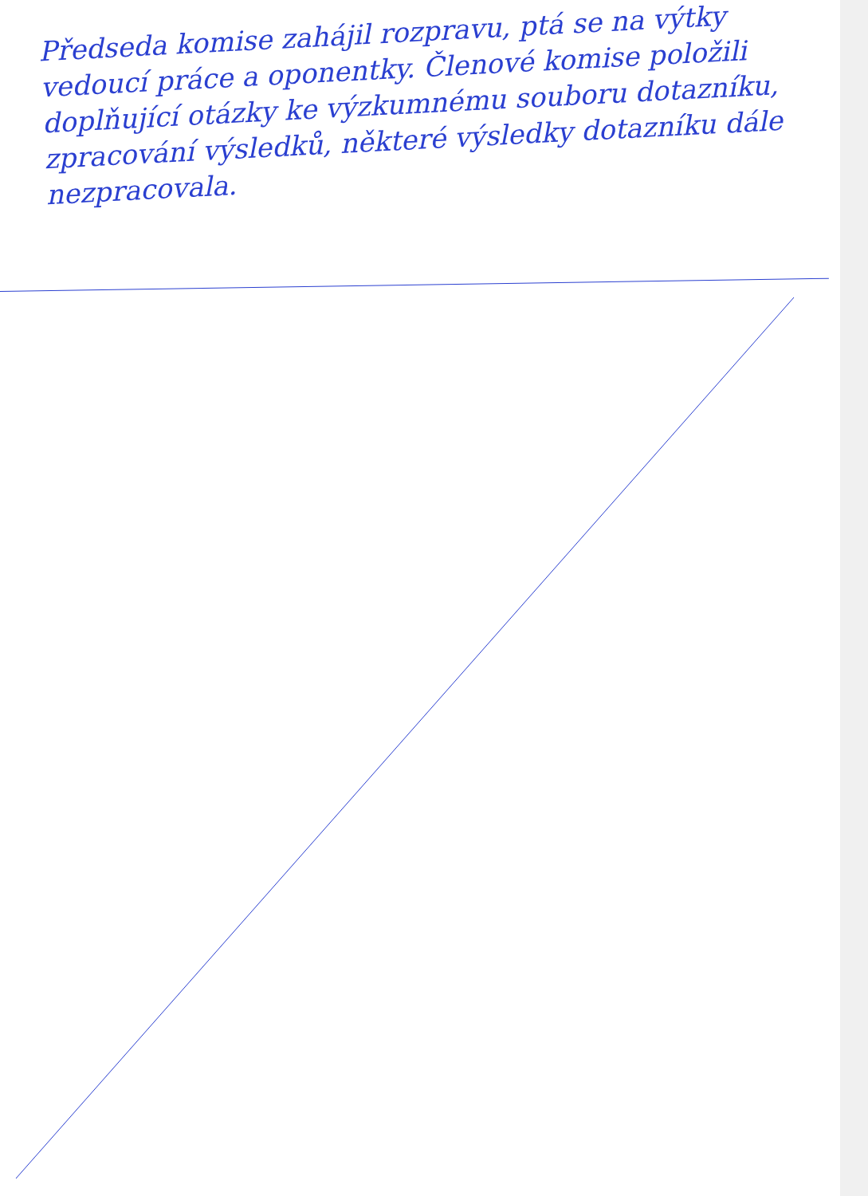Předseda komise zahájil rozpravu, ptá se na výtky vedoucí práce a oponentky. Členové komise položili doplňující otázky ke výzkumnému souboru dotazníku, zpracování výsledků, některé výsledky dotazníku dále nezpracovala.